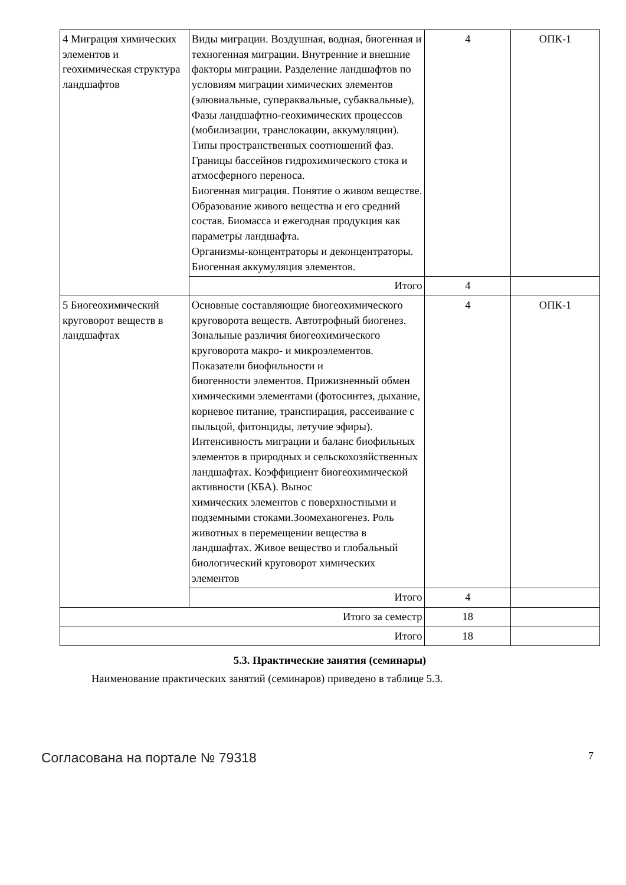| 4 Миграция химических элементов и геохимическая структура ландшафтов | Виды миграции. Воздушная, водная, биогенная и техногенная миграции. Внутренние и внешние факторы миграции. Разделение ландшафтов по условиям миграции химических элементов (элювиальные, супераквальные, субаквальные), Фазы ландшафтно-геохимических процессов (мобилизации, транслокации, аккумуляции). Типы пространственных соотношений фаз. Границы бассейнов гидрохимического стока и атмосферного переноса. Биогенная миграция. Понятие о живом веществе. Образование живого вещества и его средний состав. Биомасса и ежегодная продукция как параметры ландшафта. Организмы-концентраторы и деконцентраторы. Биогенная аккумуляция элементов. | 4 | ОПК-1 |
| | Итого | 4 | |
| 5 Биогеохимический круговорот веществ в ландшафтах | Основные составляющие биогеохимического круговорота веществ. Автотрофный биогенез. Зональные различия биогеохимического круговорота макро- и микроэлементов. Показатели биофильности и биогенности элементов. Прижизненный обмен химическими элементами (фотосинтез, дыхание, корневое питание, транспирация, рассеивание с пыльцой, фитонциды, летучие эфиры). Интенсивность миграции и баланс биофильных элементов в природных и сельскохозяйственных ландшафтах. Коэффициент биогеохимической активности (КБА). Вынос химических элементов с поверхностными и подземными стоками.Зоомеханогенез. Роль животных в перемещении вещества в ландшафтах. Живое вещество и глобальный биологический круговорот химических элементов | 4 | ОПК-1 |
| | Итого | 4 | |
| Итого за семестр | | 18 | |
| Итого | | 18 | |
5.3. Практические занятия (семинары)
Наименование практических занятий (семинаров) приведено в таблице 5.3.
Согласована на портале № 79318 7